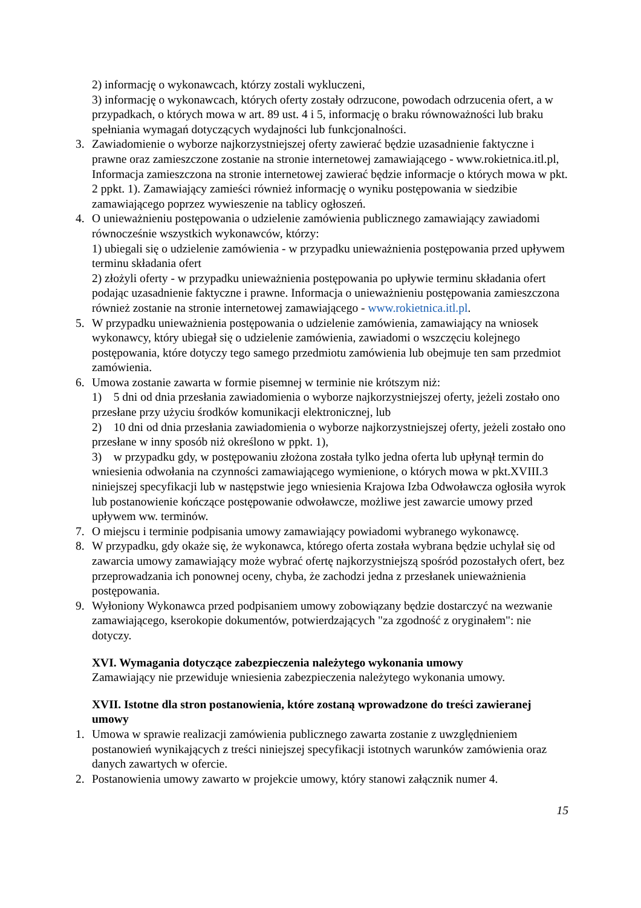2) informację o wykonawcach, którzy zostali wykluczeni,
3) informację o wykonawcach, których oferty zostały odrzucone, powodach odrzucenia ofert, a w przypadkach, o których mowa w art. 89 ust. 4 i 5, informację o braku równoważności lub braku spełniania wymagań dotyczących wydajności lub funkcjonalności.
3. Zawiadomienie o wyborze najkorzystniejszej oferty zawierać będzie uzasadnienie faktyczne i prawne oraz zamieszczone zostanie na stronie internetowej zamawiającego - www.rokietnica.itl.pl, Informacja zamieszczona na stronie internetowej zawierać będzie informacje o których mowa w pkt. 2 ppkt. 1). Zamawiający zamieści również informację o wyniku postępowania w siedzibie zamawiającego poprzez wywieszenie na tablicy ogłoszeń.
4. O unieważnieniu postępowania o udzielenie zamówienia publicznego zamawiający zawiadomi równocześnie wszystkich wykonawców, którzy:
1) ubiegali się o udzielenie zamówienia - w przypadku unieważnienia postępowania przed upływem terminu składania ofert
2) złożyli oferty - w przypadku unieważnienia postępowania po upływie terminu składania ofert podając uzasadnienie faktyczne i prawne. Informacja o unieważnieniu postępowania zamieszczona również zostanie na stronie internetowej zamawiającego - www.rokietnica.itl.pl.
5. W przypadku unieważnienia postępowania o udzielenie zamówienia, zamawiający na wniosek wykonawcy, który ubiegał się o udzielenie zamówienia, zawiadomi o wszczęciu kolejnego postępowania, które dotyczy tego samego przedmiotu zamówienia lub obejmuje ten sam przedmiot zamówienia.
6. Umowa zostanie zawarta w formie pisemnej w terminie nie krótszym niż:
1) 5 dni od dnia przesłania zawiadomienia o wyborze najkorzystniejszej oferty, jeżeli zostało ono przesłane przy użyciu środków komunikacji elektronicznej, lub
2) 10 dni od dnia przesłania zawiadomienia o wyborze najkorzystniejszej oferty, jeżeli zostało ono przesłane w inny sposób niż określono w ppkt. 1),
3) w przypadku gdy, w postępowaniu złożona została tylko jedna oferta lub upłynął termin do wniesienia odwołania na czynności zamawiającego wymienione, o których mowa w pkt.XVIII.3 niniejszej specyfikacji lub w następstwie jego wniesienia Krajowa Izba Odwoławcza ogłosiła wyrok lub postanowienie kończące postępowanie odwoławcze, możliwe jest zawarcie umowy przed upływem ww. terminów.
7. O miejscu i terminie podpisania umowy zamawiający powiadomi wybranego wykonawcę.
8. W przypadku, gdy okaże się, że wykonawca, którego oferta została wybrana będzie uchylał się od zawarcia umowy zamawiający może wybrać ofertę najkorzystniejszą spośród pozostałych ofert, bez przeprowadzania ich ponownej oceny, chyba, że zachodzi jedna z przesłanek unieważnienia postępowania.
9. Wyłoniony Wykonawca przed podpisaniem umowy zobowiązany będzie dostarczyć na wezwanie zamawiającego, kserokopie dokumentów, potwierdzających "za zgodność z oryginałem": nie dotyczy.
XVI. Wymagania dotyczące zabezpieczenia należytego wykonania umowy
Zamawiający nie przewiduje wniesienia zabezpieczenia należytego wykonania umowy.
XVII. Istotne dla stron postanowienia, które zostaną wprowadzone do treści zawieranej umowy
1. Umowa w sprawie realizacji zamówienia publicznego zawarta zostanie z uwzględnieniem postanowień wynikających z treści niniejszej specyfikacji istotnych warunków zamówienia oraz danych zawartych w ofercie.
2. Postanowienia umowy zawarto w projekcie umowy, który stanowi załącznik numer 4.
15